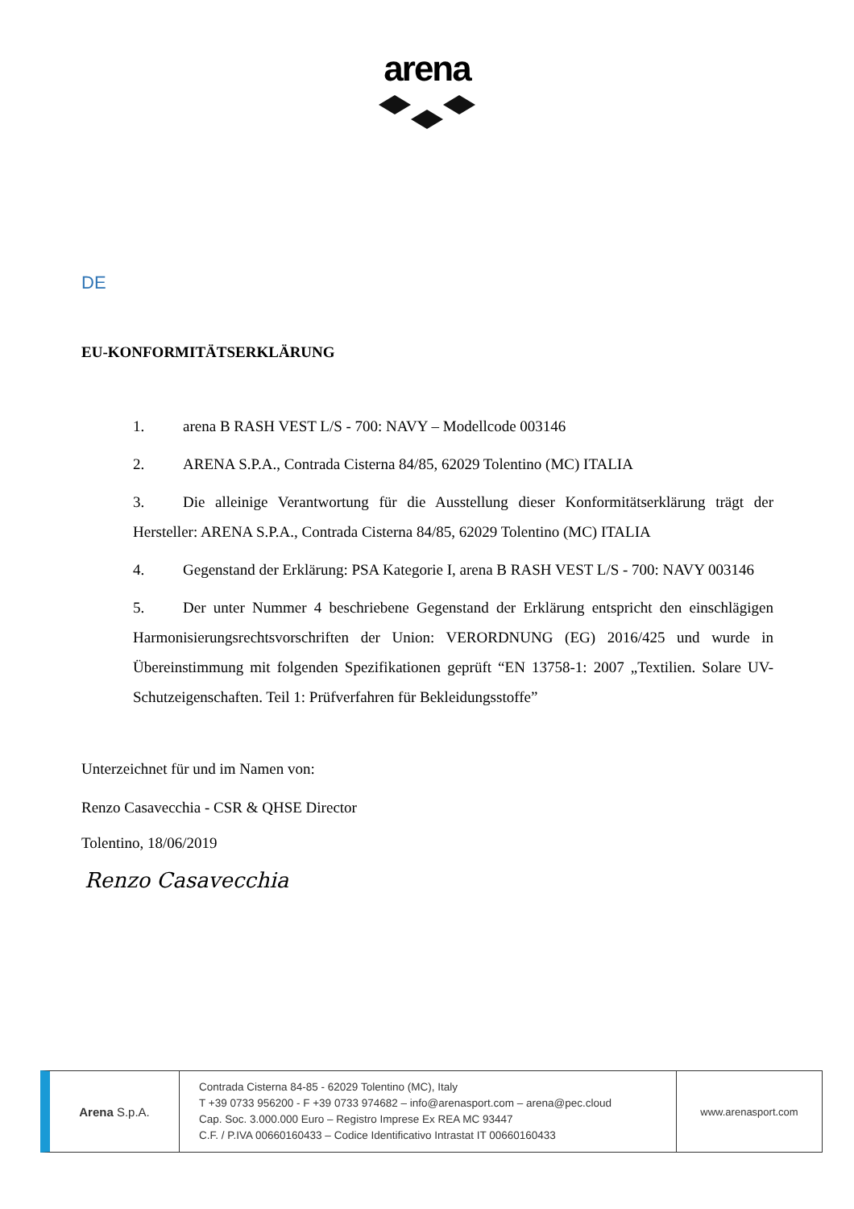arena
DE
EU-KONFORMITÄTSERKLÄRUNG
1. arena B RASH VEST L/S - 700: NAVY – Modellcode 003146
2. ARENA S.P.A., Contrada Cisterna 84/85, 62029 Tolentino (MC) ITALIA
3. Die alleinige Verantwortung für die Ausstellung dieser Konformitätserklärung trägt der Hersteller: ARENA S.P.A., Contrada Cisterna 84/85, 62029 Tolentino (MC) ITALIA
4. Gegenstand der Erklärung: PSA Kategorie I, arena B RASH VEST L/S - 700: NAVY 003146
5. Der unter Nummer 4 beschriebene Gegenstand der Erklärung entspricht den einschlägigen Harmonisierungsrechtsvorschriften der Union: VERORDNUNG (EG) 2016/425 und wurde in Übereinstimmung mit folgenden Spezifikationen geprüft “EN 13758-1: 2007 „Textilien. Solare UV-Schutzeigenschaften. Teil 1: Prüfverfahren für Bekleidungsstoffe”
Unterzeichnet für und im Namen von:
Renzo Casavecchia - CSR & QHSE Director
Tolentino, 18/06/2019
Renzo Casavecchia
Arena S.p.A.
Contrada Cisterna 84-85 - 62029 Tolentino (MC), Italy
T +39 0733 956200 - F +39 0733 974682 – info@arenasport.com – arena@pec.cloud
Cap. Soc. 3.000.000 Euro – Registro Imprese Ex REA MC 93447
C.F. / P.IVA 00660160433 – Codice Identificativo Intrastat IT 00660160433
www.arenasport.com